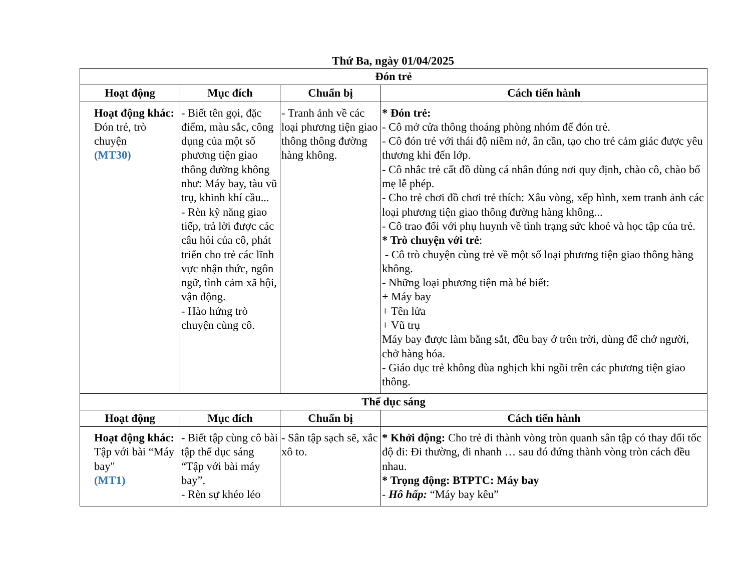Thứ Ba, ngày 01/04/2025
| Đón trẻ | | | |
| --- | --- | --- | --- |
| Hoạt động | Mục đích | Chuẩn bị | Cách tiến hành |
| Hoạt động khác: Đón trẻ, trò chuyện (MT30) | - Biết tên gọi, đặc điểm, màu sắc, công dụng của một số phương tiện giao thông đường không như: Máy bay, tàu vũ trụ, khinh khí cầu... - Rèn kỹ năng giao tiếp, trả lời được các câu hỏi của cô, phát triển cho trẻ các lĩnh vực nhận thức, ngôn ngữ, tình cảm xã hội, vận động. - Hào hứng trò chuyện cùng cô. | - Tranh ảnh về các loại phương tiện giao thông thông đường hàng không. | * Đón trẻ: - Cô mở cửa thông thoáng phòng nhóm để đón trẻ. - Cô đón trẻ với thái độ niềm nở, ân cần, tạo cho trẻ cảm giác được yêu thương khi đến lớp. - Cô nhắc trẻ cất đồ dùng cá nhân đúng nơi quy định, chào cô, chào bố mẹ lễ phép. - Cho trẻ chơi đồ chơi trẻ thích: Xâu vòng, xếp hình, xem tranh ảnh các loại phương tiện giao thông đường hàng không... - Cô trao đổi với phụ huynh về tình trạng sức khoẻ và học tập của trẻ. * Trò chuyện với trẻ : - Cô trò chuyện cùng trẻ về một số loại phương tiện giao thông hàng không. - Những loại phương tiện mà bé biết: + Máy bay + Tên lửa + Vũ trụ Máy bay được làm bằng sắt, đều bay ở trên trời, dùng để chở người, chở hàng hóa. - Giáo dục trẻ không đùa nghịch khi ngồi trên các phương tiện giao thông. |
| Thể dục sáng | | | |
| Hoạt động | Mục đích | Chuẩn bị | Cách tiến hành |
| Hoạt động khác: Tập với bài “Máy bay" (MT1) | - Biết tập cùng cô bài tập thể dục sáng “Tập với bài máy bay”. - Rèn sự khéo léo | - Sân tập sạch sẽ, xắc xô to. | * Khởi động: Cho trẻ đi thành vòng tròn quanh sân tập có thay đổi tốc độ đi: Đi thường, đi nhanh … sau đó đứng thành vòng tròn cách đều nhau. * Trọng động: BTPTC: Máy bay - Hô hấp: “Máy bay kêu” |